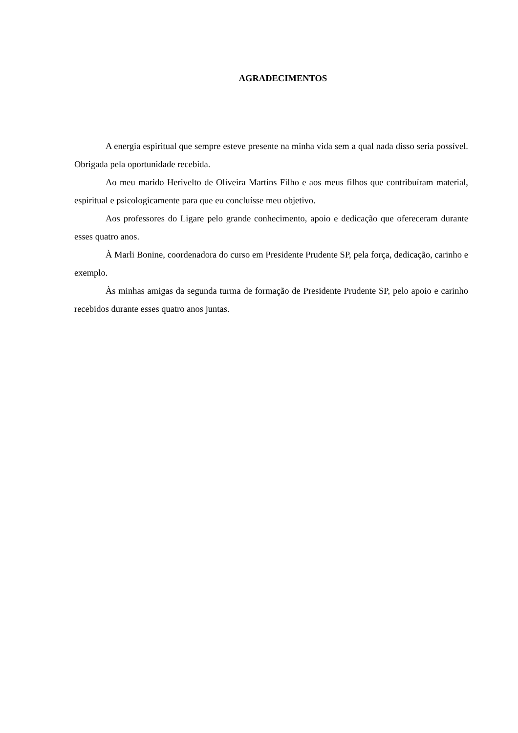AGRADECIMENTOS
A energia espiritual que sempre esteve presente na minha vida sem a qual nada disso seria possível. Obrigada pela oportunidade recebida.
Ao meu marido Herivelto de Oliveira Martins Filho e aos meus filhos que contribuíram material, espiritual e psicologicamente para que eu concluísse meu objetivo.
Aos professores do Ligare pelo grande conhecimento, apoio e dedicação que ofereceram durante esses quatro anos.
À Marli Bonine, coordenadora do curso em Presidente Prudente SP, pela força, dedicação, carinho e exemplo.
Às minhas amigas da segunda turma de formação de Presidente Prudente SP, pelo apoio e carinho recebidos durante esses quatro anos juntas.